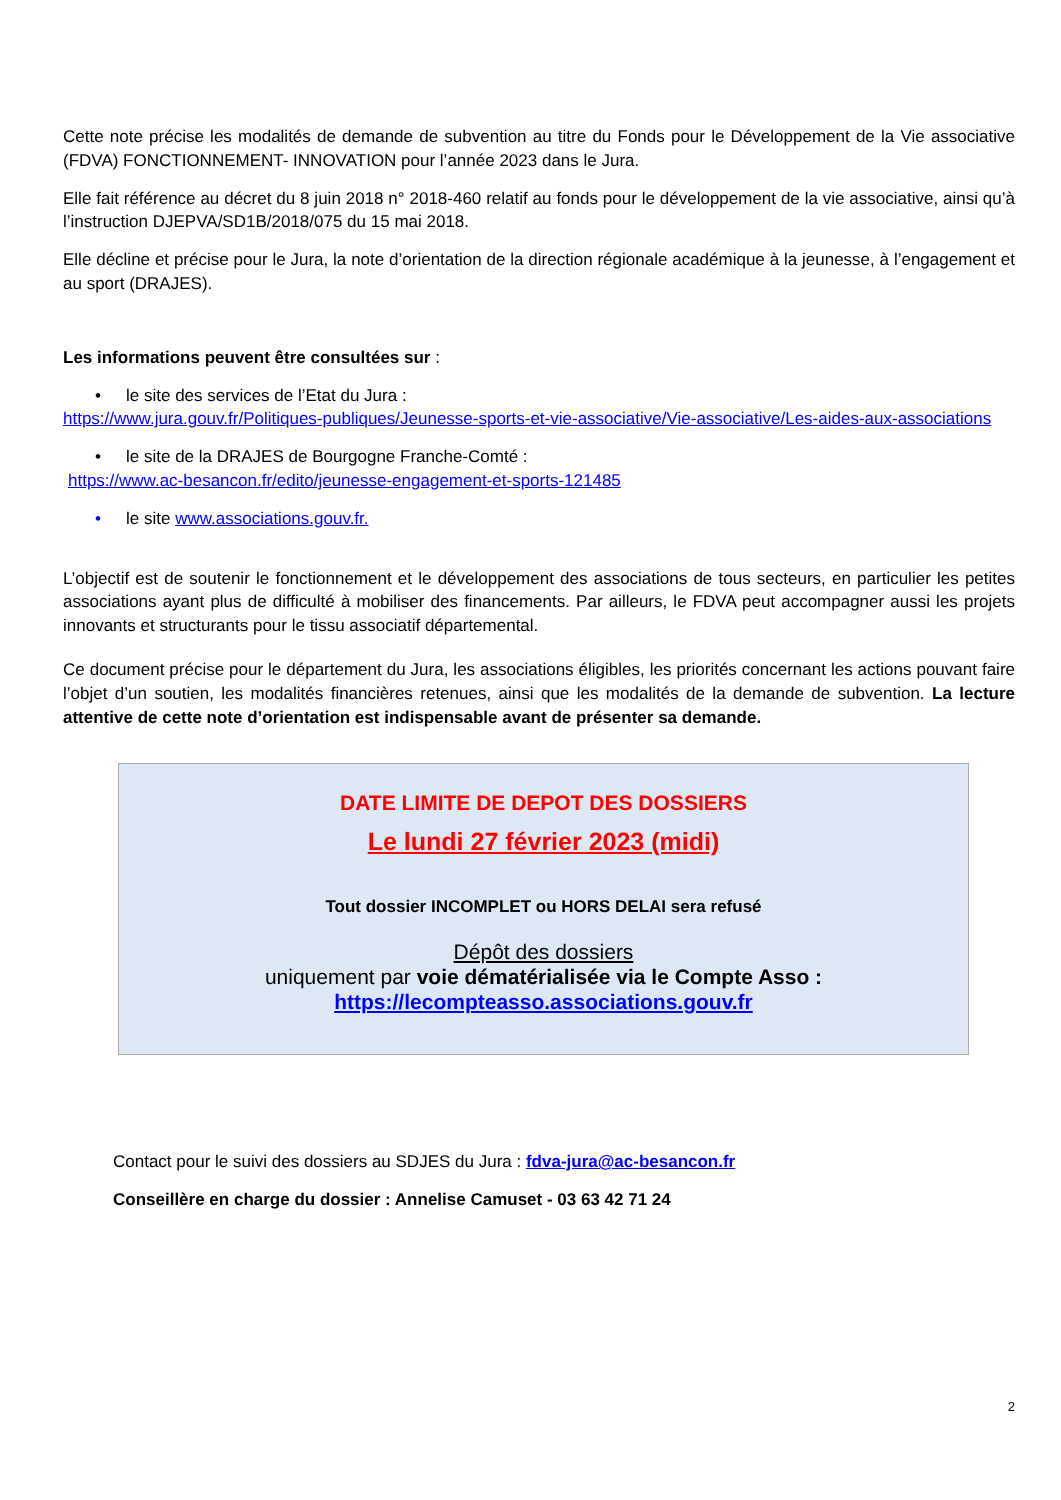Cette note précise les modalités de demande de subvention au titre du Fonds pour le Développement de la Vie associative (FDVA) FONCTIONNEMENT- INNOVATION pour l’année 2023 dans le Jura.
Elle fait référence au décret du 8 juin 2018 n° 2018-460 relatif au fonds pour le développement de la vie associative, ainsi qu’à l’instruction DJEPVA/SD1B/2018/075 du 15 mai 2018.
Elle décline et précise pour le Jura, la note d’orientation de la direction régionale académique à la jeunesse, à l’engagement et au sport (DRAJES).
Les informations peuvent être consultées sur :
• le site des services de l’Etat du Jura :
https://www.jura.gouv.fr/Politiques-publiques/Jeunesse-sports-et-vie-associative/Vie-associative/Les-aides-aux-associations
• le site de la DRAJES de Bourgogne Franche-Comté :
https://www.ac-besancon.fr/edito/jeunesse-engagement-et-sports-121485
• le site www.associations.gouv.fr.
L’objectif est de soutenir le fonctionnement et le développement des associations de tous secteurs, en particulier les petites associations ayant plus de difficulté à mobiliser des financements. Par ailleurs, le FDVA peut accompagner aussi les projets innovants et structurants pour le tissu associatif départemental.
Ce document précise pour le département du Jura, les associations éligibles, les priorités concernant les actions pouvant faire l’objet d’un soutien, les modalités financières retenues, ainsi que les modalités de la demande de subvention. La lecture attentive de cette note d’orientation est indispensable avant de présenter sa demande.
DATE LIMITE DE DEPOT DES DOSSIERS
Le lundi 27 février 2023 (midi)
Tout dossier INCOMPLET ou HORS DELAI sera refusé
Dépôt des dossiers
uniquement par voie dématérialisée via le Compte Asso :
https://lecompteasso.associations.gouv.fr
Contact pour le suivi des dossiers au SDJES du Jura : fdva-jura@ac-besancon.fr
Conseillère en charge du dossier : Annelise Camuset - 03 63 42 71 24
2